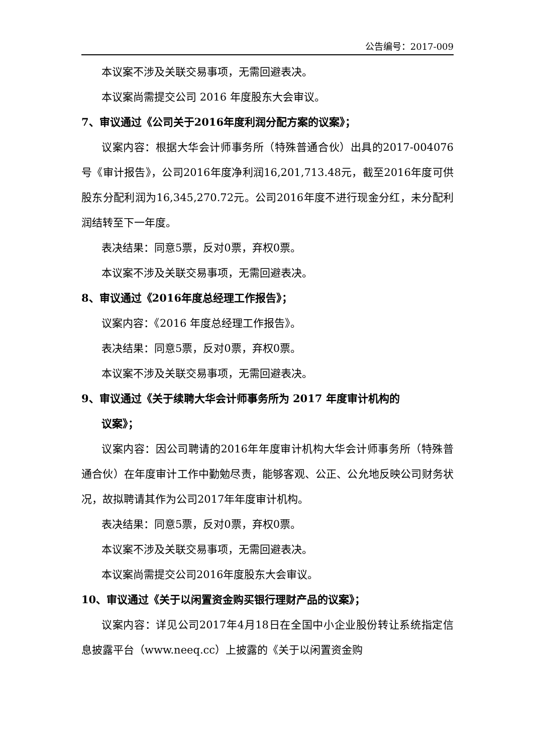公告编号：2017-009
本议案不涉及关联交易事项，无需回避表决。
本议案尚需提交公司 2016 年度股东大会审议。
7、审议通过《公司关于2016年度利润分配方案的议案》；
议案内容：根据大华会计师事务所（特殊普通合伙）出具的2017-004076号《审计报告》，公司2016年度净利润16,201,713.48元，截至2016年度可供股东分配利润为16,345,270.72元。公司2016年度不进行现金分红，未分配利润结转至下一年度。
表决结果：同意5票，反对0票，弃权0票。
本议案不涉及关联交易事项，无需回避表决。
8、审议通过《2016年度总经理工作报告》；
议案内容：《2016 年度总经理工作报告》。
表决结果：同意5票，反对0票，弃权0票。
本议案不涉及关联交易事项，无需回避表决。
9、审议通过《关于续聘大华会计师事务所为 2017 年度审计机构的
议案》；
议案内容：因公司聘请的2016年年度审计机构大华会计师事务所（特殊普通合伙）在年度审计工作中勤勉尽责，能够客观、公正、公允地反映公司财务状况，故拟聘请其作为公司2017年年度审计机构。
表决结果：同意5票，反对0票，弃权0票。
本议案不涉及关联交易事项，无需回避表决。
本议案尚需提交公司2016年度股东大会审议。
10、审议通过《关于以闲置资金购买银行理财产品的议案》；
议案内容：详见公司2017年4月18日在全国中小企业股份转让系统指定信息披露平台（www.neeq.cc）上披露的《关于以闲置资金购